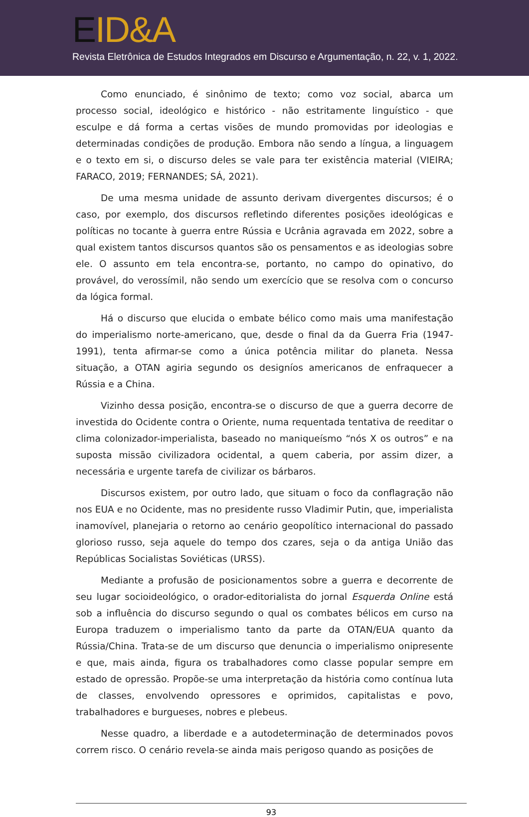EID&A
Revista Eletrônica de Estudos Integrados em Discurso e Argumentação, n. 22, v. 1, 2022.
Como enunciado, é sinônimo de texto; como voz social, abarca um processo social, ideológico e histórico - não estritamente linguístico - que esculpe e dá forma a certas visões de mundo promovidas por ideologias e determinadas condições de produção. Embora não sendo a língua, a linguagem e o texto em si, o discurso deles se vale para ter existência material (VIEIRA; FARACO, 2019; FERNANDES; SÁ, 2021).
De uma mesma unidade de assunto derivam divergentes discursos; é o caso, por exemplo, dos discursos refletindo diferentes posições ideológicas e políticas no tocante à guerra entre Rússia e Ucrânia agravada em 2022, sobre a qual existem tantos discursos quantos são os pensamentos e as ideologias sobre ele. O assunto em tela encontra-se, portanto, no campo do opinativo, do provável, do verossímil, não sendo um exercício que se resolva com o concurso da lógica formal.
Há o discurso que elucida o embate bélico como mais uma manifestação do imperialismo norte-americano, que, desde o final da da Guerra Fria (1947-1991), tenta afirmar-se como a única potência militar do planeta. Nessa situação, a OTAN agiria segundo os designíos americanos de enfraquecer a Rússia e a China.
Vizinho dessa posição, encontra-se o discurso de que a guerra decorre de investida do Ocidente contra o Oriente, numa requentada tentativa de reeditar o clima colonizador-imperialista, baseado no maniqueísmo “nós X os outros” e na suposta missão civilizadora ocidental, a quem caberia, por assim dizer, a necessária e urgente tarefa de civilizar os bárbaros.
Discursos existem, por outro lado, que situam o foco da conflagração não nos EUA e no Ocidente, mas no presidente russo Vladimir Putin, que, imperialista inamovível, planejaria o retorno ao cenário geopolítico internacional do passado glorioso russo, seja aquele do tempo dos czares, seja o da antiga União das Repúblicas Socialistas Soviéticas (URSS).
Mediante a profusão de posicionamentos sobre a guerra e decorrente de seu lugar socioideológico, o orador-editorialista do jornal Esquerda Online está sob a influência do discurso segundo o qual os combates bélicos em curso na Europa traduzem o imperialismo tanto da parte da OTAN/EUA quanto da Rússia/China. Trata-se de um discurso que denuncia o imperialismo onipresente e que, mais ainda, figura os trabalhadores como classe popular sempre em estado de opressão. Propõe-se uma interpretação da história como contínua luta de classes, envolvendo opressores e oprimidos, capitalistas e povo, trabalhadores e burgueses, nobres e plebeus.
Nesse quadro, a liberdade e a autodeterminação de determinados povos correm risco. O cenário revela-se ainda mais perigoso quando as posições de
93